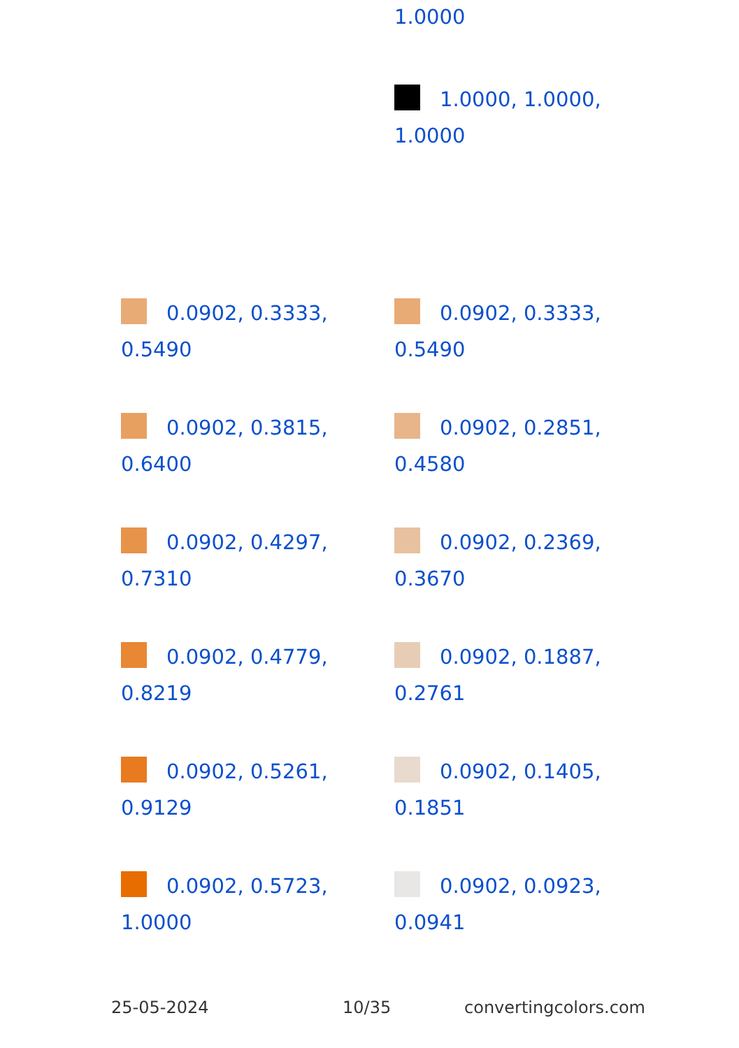1.0000
1.0000, 1.0000, 1.0000
0.0902, 0.3333, 0.5490
0.0902, 0.3333, 0.5490
0.0902, 0.3815, 0.6400
0.0902, 0.2851, 0.4580
0.0902, 0.4297, 0.7310
0.0902, 0.2369, 0.3670
0.0902, 0.4779, 0.8219
0.0902, 0.1887, 0.2761
0.0902, 0.5261, 0.9129
0.0902, 0.1405, 0.1851
0.0902, 0.5723, 1.0000
0.0902, 0.0923, 0.0941
25-05-2024 10/35 convertingcolors.com